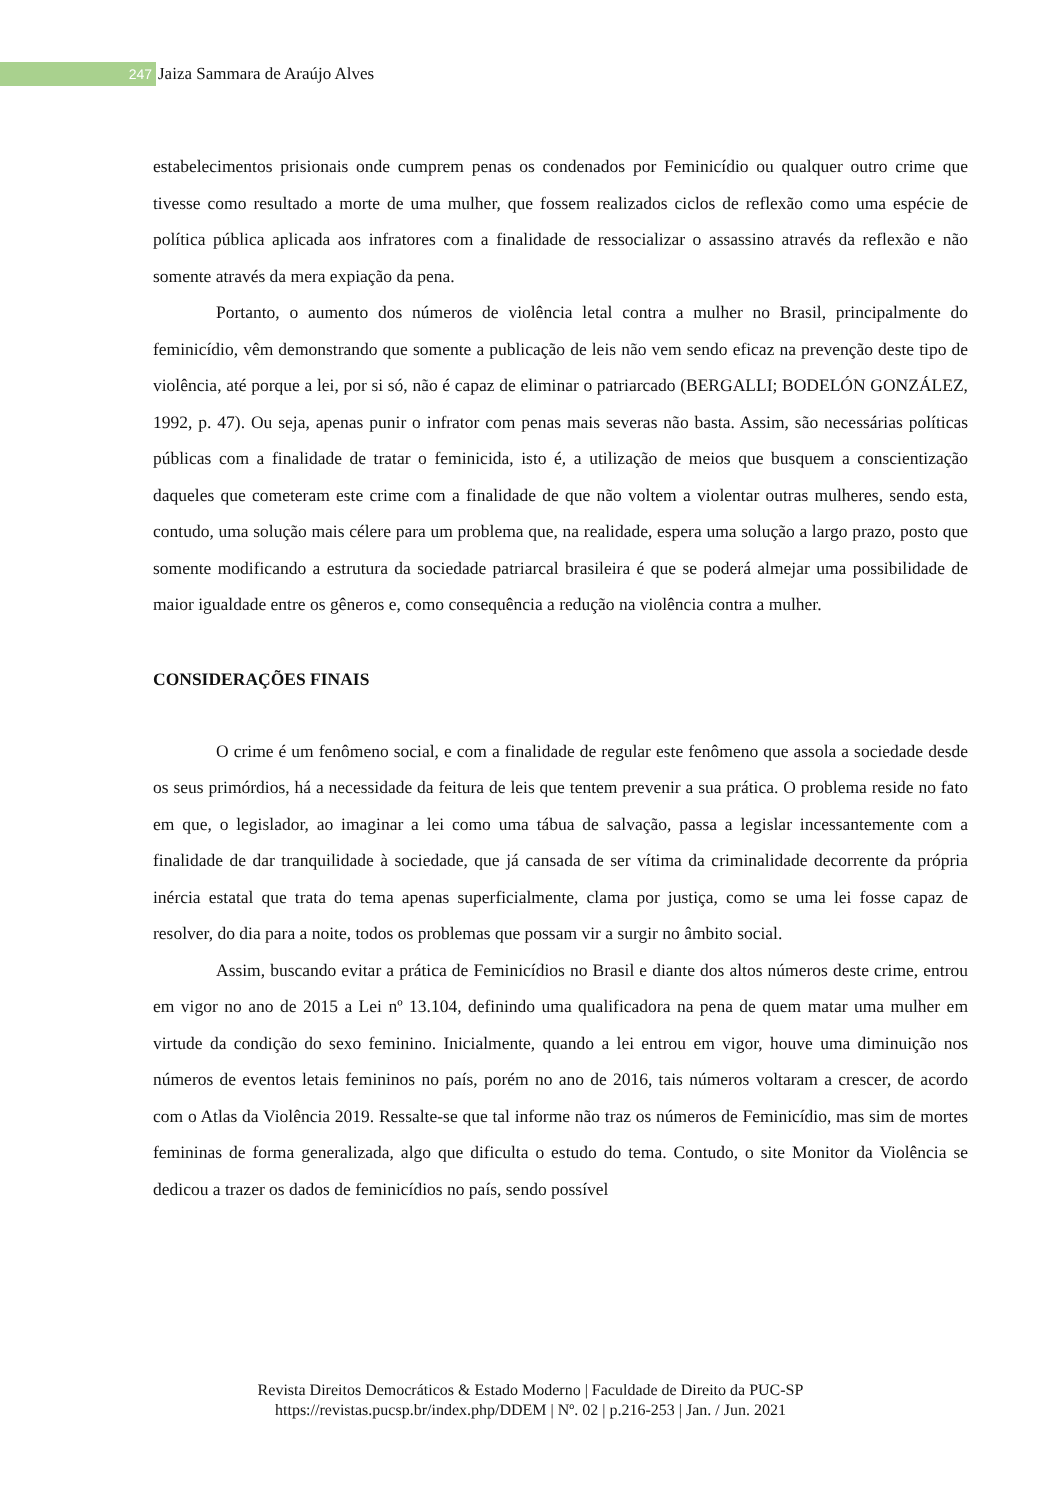247 Jaiza Sammara de Araújo Alves
estabelecimentos prisionais onde cumprem penas os condenados por Feminicídio ou qualquer outro crime que tivesse como resultado a morte de uma mulher, que fossem realizados ciclos de reflexão como uma espécie de política pública aplicada aos infratores com a finalidade de ressocializar o assassino através da reflexão e não somente através da mera expiação da pena.
Portanto, o aumento dos números de violência letal contra a mulher no Brasil, principalmente do feminicídio, vêm demonstrando que somente a publicação de leis não vem sendo eficaz na prevenção deste tipo de violência, até porque a lei, por si só, não é capaz de eliminar o patriarcado (BERGALLI; BODELÓN GONZÁLEZ, 1992, p. 47). Ou seja, apenas punir o infrator com penas mais severas não basta. Assim, são necessárias políticas públicas com a finalidade de tratar o feminicida, isto é, a utilização de meios que busquem a conscientização daqueles que cometeram este crime com a finalidade de que não voltem a violentar outras mulheres, sendo esta, contudo, uma solução mais célere para um problema que, na realidade, espera uma solução a largo prazo, posto que somente modificando a estrutura da sociedade patriarcal brasileira é que se poderá almejar uma possibilidade de maior igualdade entre os gêneros e, como consequência a redução na violência contra a mulher.
CONSIDERAÇÕES FINAIS
O crime é um fenômeno social, e com a finalidade de regular este fenômeno que assola a sociedade desde os seus primórdios, há a necessidade da feitura de leis que tentem prevenir a sua prática. O problema reside no fato em que, o legislador, ao imaginar a lei como uma tábua de salvação, passa a legislar incessantemente com a finalidade de dar tranquilidade à sociedade, que já cansada de ser vítima da criminalidade decorrente da própria inércia estatal que trata do tema apenas superficialmente, clama por justiça, como se uma lei fosse capaz de resolver, do dia para a noite, todos os problemas que possam vir a surgir no âmbito social.
Assim, buscando evitar a prática de Feminicídios no Brasil e diante dos altos números deste crime, entrou em vigor no ano de 2015 a Lei nº 13.104, definindo uma qualificadora na pena de quem matar uma mulher em virtude da condição do sexo feminino. Inicialmente, quando a lei entrou em vigor, houve uma diminuição nos números de eventos letais femininos no país, porém no ano de 2016, tais números voltaram a crescer, de acordo com o Atlas da Violência 2019. Ressalte-se que tal informe não traz os números de Feminicídio, mas sim de mortes femininas de forma generalizada, algo que dificulta o estudo do tema. Contudo, o site Monitor da Violência se dedicou a trazer os dados de feminicídios no país, sendo possível
Revista Direitos Democráticos & Estado Moderno | Faculdade de Direito da PUC-SP
https://revistas.pucsp.br/index.php/DDEM | Nº. 02 | p.216-253 | Jan. / Jun. 2021